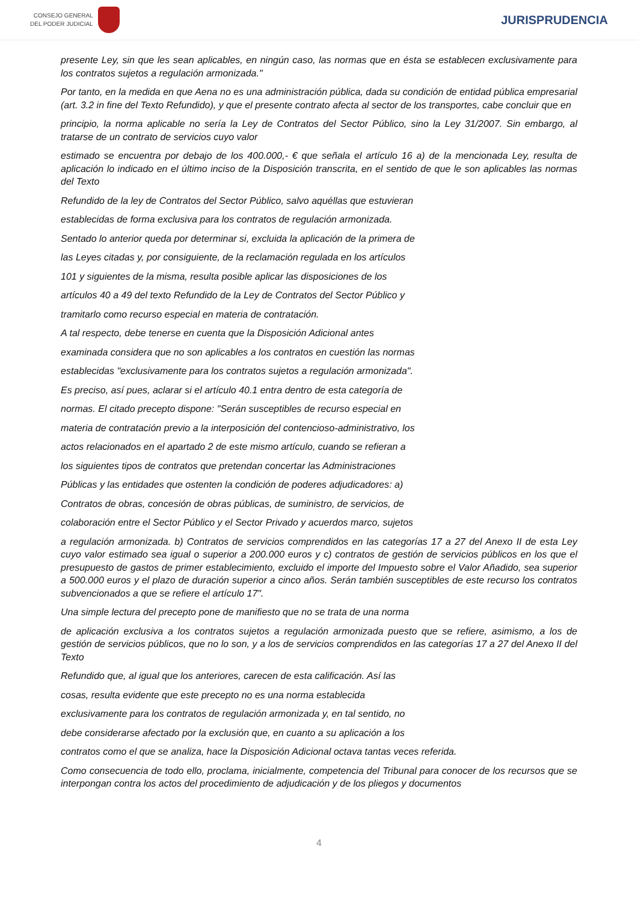CONSEJO GENERAL
DEL PODER JUDICIAL
JURISPRUDENCIA
presente Ley, sin que les sean aplicables, en ningún caso, las normas que en ésta se establecen exclusivamente para los contratos sujetos a regulación armonizada."
Por tanto, en la medida en que Aena no es una administración pública, dada su condición de entidad pública empresarial (art. 3.2 in fine del Texto Refundido), y que el presente contrato afecta al sector de los transportes, cabe concluir que en
principio, la norma aplicable no sería la Ley de Contratos del Sector Público, sino la Ley 31/2007. Sin embargo, al tratarse de un contrato de servicios cuyo valor
estimado se encuentra por debajo de los 400.000,- € que señala el artículo 16 a) de la mencionada Ley, resulta de aplicación lo indicado en el último inciso de la Disposición transcrita, en el sentido de que le son aplicables las normas del Texto
Refundido de la ley de Contratos del Sector Público, salvo aquéllas que estuvieran
establecidas de forma exclusiva para los contratos de regulación armonizada.
Sentado lo anterior queda por determinar si, excluida la aplicación de la primera de
las Leyes citadas y, por consiguiente, de la reclamación regulada en los artículos
101 y siguientes de la misma, resulta posible aplicar las disposiciones de los
artículos 40 a 49 del texto Refundido de la Ley de Contratos del Sector Público y
tramitarlo como recurso especial en materia de contratación.
A tal respecto, debe tenerse en cuenta que la Disposición Adicional antes
examinada considera que no son aplicables a los contratos en cuestión las normas
establecidas "exclusivamente para los contratos sujetos a regulación armonizada".
Es preciso, así pues, aclarar si el artículo 40.1 entra dentro de esta categoría de
normas. El citado precepto dispone: "Serán susceptibles de recurso especial en
materia de contratación previo a la interposición del contencioso-administrativo, los
actos relacionados en el apartado 2 de este mismo artículo, cuando se refieran a
los siguientes tipos de contratos que pretendan concertar las Administraciones
Públicas y las entidades que ostenten la condición de poderes adjudicadores: a)
Contratos de obras, concesión de obras públicas, de suministro, de servicios, de
colaboración entre el Sector Público y el Sector Privado y acuerdos marco, sujetos
a regulación armonizada. b) Contratos de servicios comprendidos en las categorías 17 a 27 del Anexo II de esta Ley cuyo valor estimado sea igual o superior a 200.000 euros y c) contratos de gestión de servicios públicos en los que el presupuesto de gastos de primer establecimiento, excluido el importe del Impuesto sobre el Valor Añadido, sea superior a 500.000 euros y el plazo de duración superior a cinco años. Serán también susceptibles de este recurso los contratos subvencionados a que se refiere el artículo 17".
Una simple lectura del precepto pone de manifiesto que no se trata de una norma
de aplicación exclusiva a los contratos sujetos a regulación armonizada puesto que se refiere, asimismo, a los de gestión de servicios públicos, que no lo son, y a los de servicios comprendidos en las categorías 17 a 27 del Anexo II del Texto
Refundido que, al igual que los anteriores, carecen de esta calificación. Así las
cosas, resulta evidente que este precepto no es una norma establecida
exclusivamente para los contratos de regulación armonizada y, en tal sentido, no
debe considerarse afectado por la exclusión que, en cuanto a su aplicación a los
contratos como el que se analiza, hace la Disposición Adicional octava tantas veces referida.
Como consecuencia de todo ello, proclama, inicialmente, competencia del Tribunal para conocer de los recursos que se interpongan contra los actos del procedimiento de adjudicación y de los pliegos y documentos
4